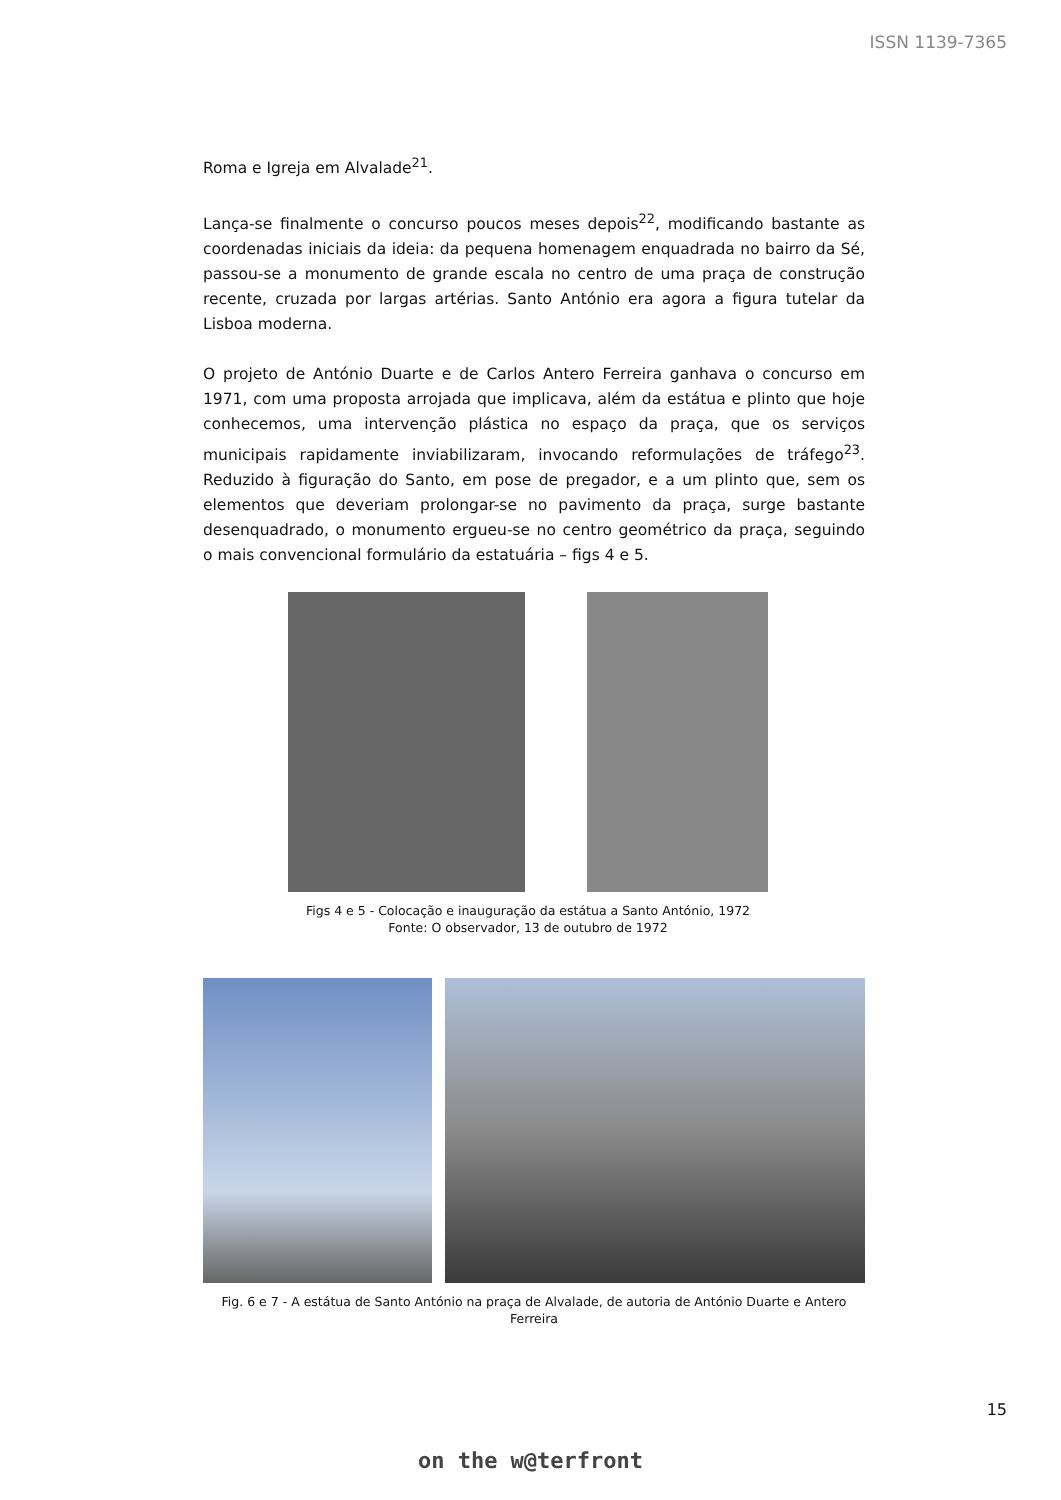ISSN 1139-7365
Roma e Igreja em Alvalade<sup>21</sup>.
Lança-se finalmente o concurso poucos meses depois<sup>22</sup>, modificando bastante as coordenadas iniciais da ideia: da pequena homenagem enquadrada no bairro da Sé, passou-se a monumento de grande escala no centro de uma praça de construção recente, cruzada por largas artérias. Santo António era agora a figura tutelar da Lisboa moderna.
O projeto de António Duarte e de Carlos Antero Ferreira ganhava o concurso em 1971, com uma proposta arrojada que implicava, além da estátua e plinto que hoje conhecemos, uma intervenção plástica no espaço da praça, que os serviços municipais rapidamente inviabilizaram, invocando reformulações de tráfego<sup>23</sup>. Reduzido à figuração do Santo, em pose de pregador, e a um plinto que, sem os elementos que deveriam prolongar-se no pavimento da praça, surge bastante desenquadrado, o monumento ergueu-se no centro geométrico da praça, seguindo o mais convencional formulário da estatuária – figs 4 e 5.
Figs 4 e 5 - Colocação e inauguração da estátua a Santo António, 1972
Fonte: O observador, 13 de outubro de 1972
Fig. 6 e 7 - A estátua de Santo António na praça de Alvalade, de autoria de António Duarte e Antero Ferreira
15
on the w@terfront